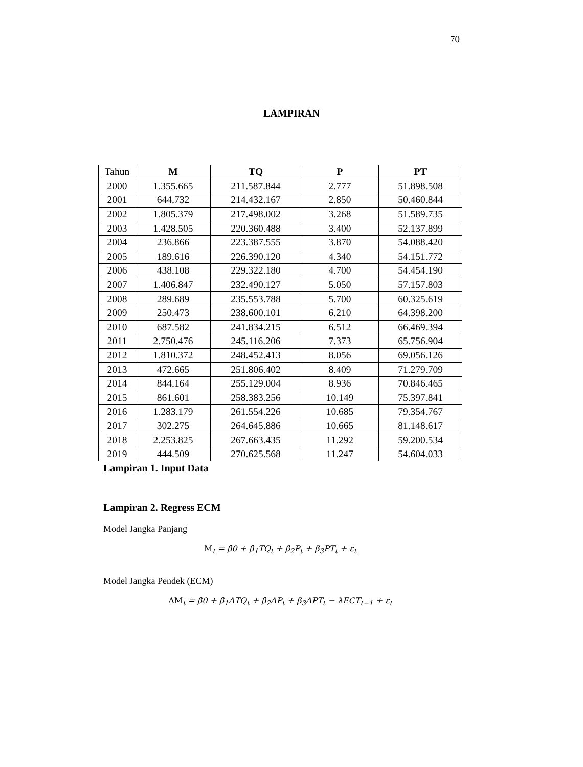70
LAMPIRAN
| Tahun | M | TQ | P | PT |
| --- | --- | --- | --- | --- |
| 2000 | 1.355.665 | 211.587.844 | 2.777 | 51.898.508 |
| 2001 | 644.732 | 214.432.167 | 2.850 | 50.460.844 |
| 2002 | 1.805.379 | 217.498.002 | 3.268 | 51.589.735 |
| 2003 | 1.428.505 | 220.360.488 | 3.400 | 52.137.899 |
| 2004 | 236.866 | 223.387.555 | 3.870 | 54.088.420 |
| 2005 | 189.616 | 226.390.120 | 4.340 | 54.151.772 |
| 2006 | 438.108 | 229.322.180 | 4.700 | 54.454.190 |
| 2007 | 1.406.847 | 232.490.127 | 5.050 | 57.157.803 |
| 2008 | 289.689 | 235.553.788 | 5.700 | 60.325.619 |
| 2009 | 250.473 | 238.600.101 | 6.210 | 64.398.200 |
| 2010 | 687.582 | 241.834.215 | 6.512 | 66.469.394 |
| 2011 | 2.750.476 | 245.116.206 | 7.373 | 65.756.904 |
| 2012 | 1.810.372 | 248.452.413 | 8.056 | 69.056.126 |
| 2013 | 472.665 | 251.806.402 | 8.409 | 71.279.709 |
| 2014 | 844.164 | 255.129.004 | 8.936 | 70.846.465 |
| 2015 | 861.601 | 258.383.256 | 10.149 | 75.397.841 |
| 2016 | 1.283.179 | 261.554.226 | 10.685 | 79.354.767 |
| 2017 | 302.275 | 264.645.886 | 10.665 | 81.148.617 |
| 2018 | 2.253.825 | 267.663.435 | 11.292 | 59.200.534 |
| 2019 | 444.509 | 270.625.568 | 11.247 | 54.604.033 |
Lampiran 1. Input Data
Lampiran 2. Regress ECM
Model Jangka Panjang
M<sub>t</sub> = β0 + β<sub>1</sub>TQ<sub>t</sub> + β<sub>2</sub>P<sub>t</sub> + β<sub>3</sub>PT<sub>t</sub> + ε<sub>t</sub>
Model Jangka Pendek (ECM)
ΔM<sub>t</sub> = β0 + β<sub>1</sub>ΔTQ<sub>t</sub> + β<sub>2</sub>ΔP<sub>t</sub> + β<sub>3</sub>ΔPT<sub>t</sub> − ƛECT<sub>t−1</sub> + ε<sub>t</sub>